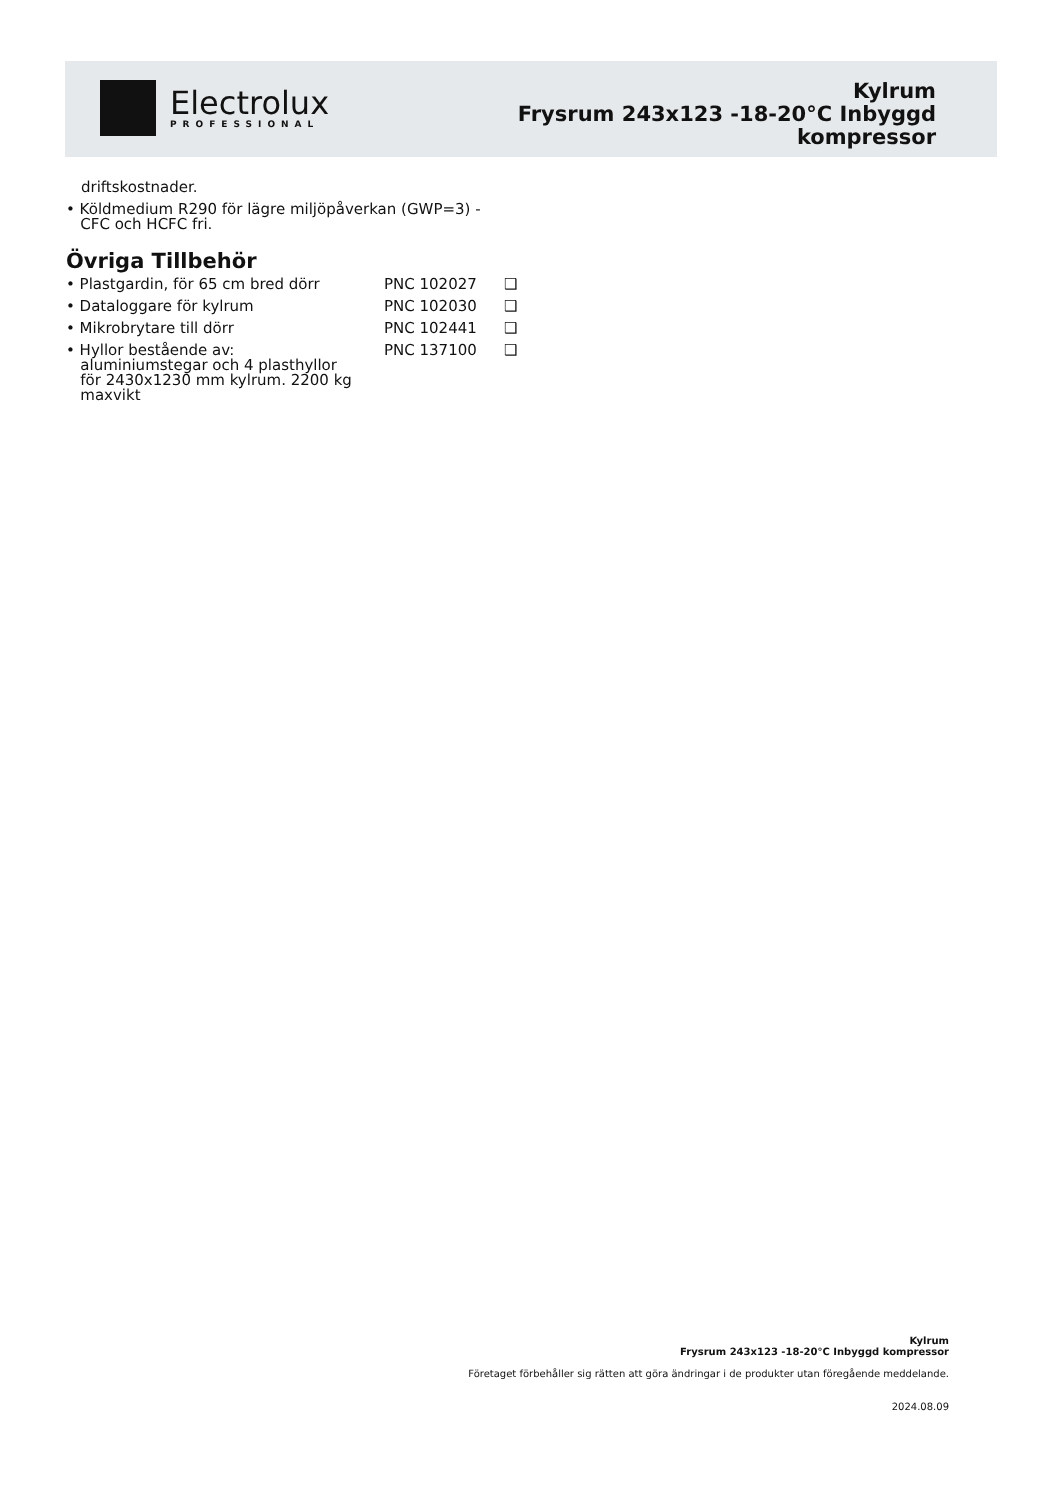Electrolux
PROFESSIONAL
Kylrum
Frysrum 243x123 -18-20°C Inbyggd
kompressor
driftskostnader.
• Köldmedium R290 för lägre miljöpåverkan (GWP=3) -
CFC och HCFC fri.
Övriga Tillbehör
| • Plastgardin, för 65 cm bred dörr | PNC 102027 | ❑ |
| • Dataloggare för kylrum | PNC 102030 | ❑ |
| • Mikrobrytare till dörr | PNC 102441 | ❑ |
| • Hyllor bestående av: aluminiumstegar och 4 plasthyllor för 2430x1230 mm kylrum. 2200 kg maxvikt | PNC 137100 | ❑ |
Kylrum
Frysrum 243x123 -18-20°C Inbyggd kompressor
Företaget förbehåller sig rätten att göra ändringar i de produkter utan föregående meddelande.
2024.08.09